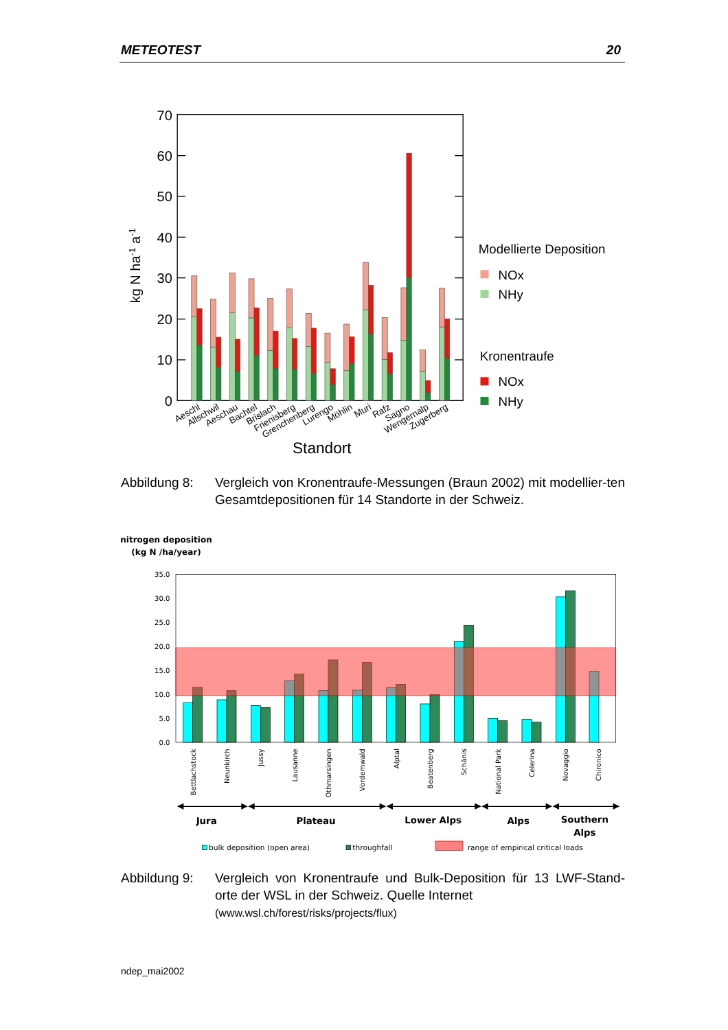METEOTEST 20
70
60
50
40
30
20
10
0
kg N ha-1 a-1
Aeschi
Allschwil
Aeschau
Bachtel
Brislach
Frienisberg
Grenchenberg
Lurengo
Möhlin
Muri
Rafz
Sagno
Wengernalp
Zugerberg
Standort
Modellierte Deposition
NOx
NHy
Kronentraufe
NOx
NHy
Abbildung 8: Vergleich von Kronentraufe-Messungen (Braun 2002) mit modellier-ten Gesamtdepositionen für 14 Standorte in der Schweiz.
nitrogen deposition
(kg N /ha/year)
35.0
30.0
25.0
20.0
15.0
10.0
5.0
0.0
Bettlachstock
Neunkirch
Jussy
Lausanne
Othmarsingen
Vordemwald
Alptal
Beatenberg
Schänis
National Park
Celerina
Novaggio
Chironico
Jura
Plateau
Lower Alps
Alps
Southern
Alps
bulk deposition (open area)
throughfall
range of empirical critical loads
Abbildung 9: Vergleich von Kronentraufe und Bulk-Deposition für 13 LWF-Stand-orte der WSL in der Schweiz. Quelle Internet
(www.wsl.ch/forest/risks/projects/flux)
ndep_mai2002